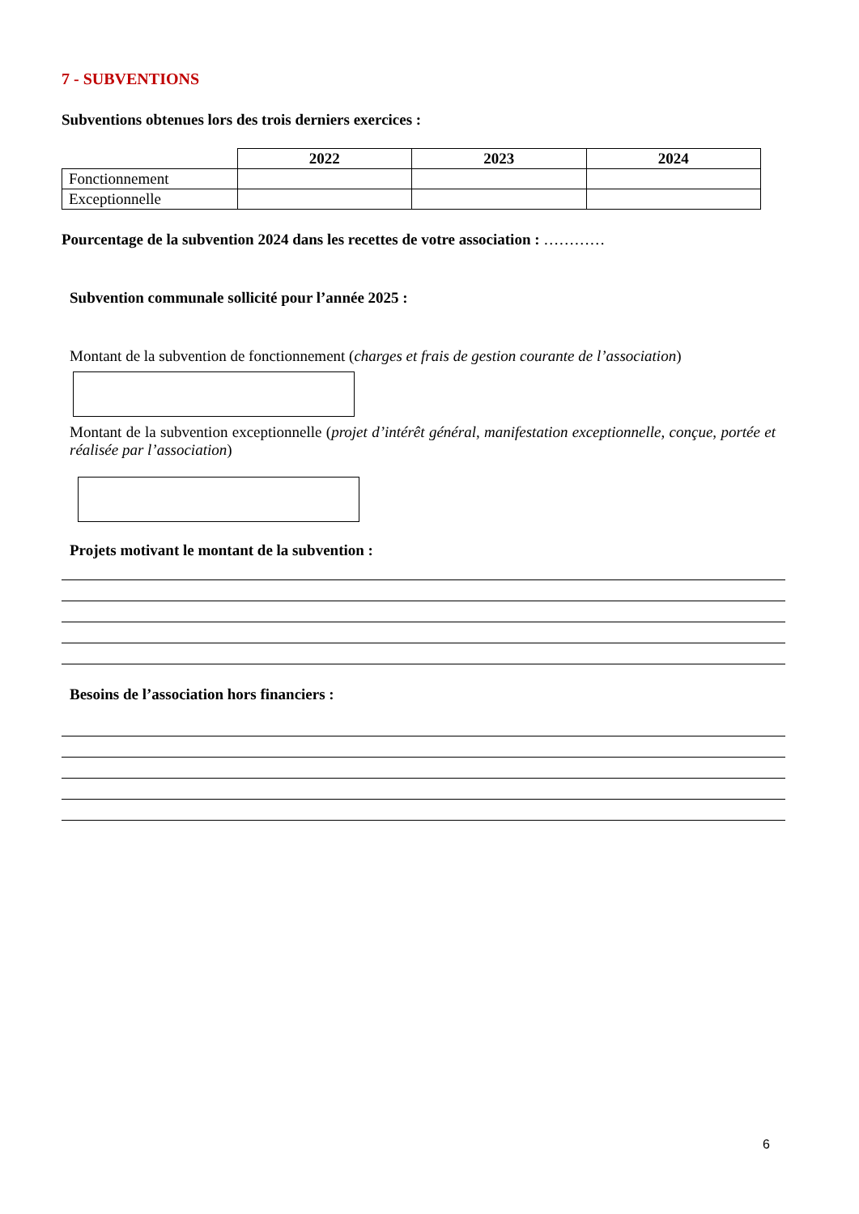7 - SUBVENTIONS
Subventions obtenues lors des trois derniers exercices :
| | 2022 | 2023 | 2024 |
| Fonctionnement | | | |
| Exceptionnelle | | | |
Pourcentage de la subvention 2024 dans les recettes de votre association : …………
Subvention communale sollicité pour l’année 2025 :
Montant de la subvention de fonctionnement (charges et frais de gestion courante de l’association)
Montant de la subvention exceptionnelle (projet d’intérêt général, manifestation exceptionnelle, conçue, portée et réalisée par l’association)
Projets motivant le montant de la subvention :
Besoins de l’association hors financiers :
6